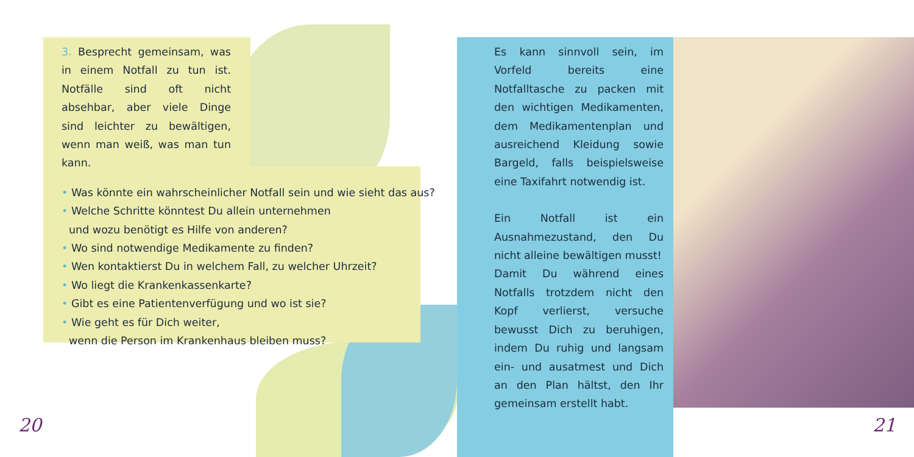3. Besprecht gemeinsam, was in einem Notfall zu tun ist. Notfälle sind oft nicht absehbar, aber viele Dinge sind leichter zu bewältigen, wenn man weiß, was man tun kann.
• Was könnte ein wahrscheinlicher Notfall sein und wie sieht das aus?
• Welche Schritte könntest Du allein unternehmen
und wozu benötigt es Hilfe von anderen?
• Wo sind notwendige Medikamente zu finden?
• Wen kontaktierst Du in welchem Fall, zu welcher Uhrzeit?
• Wo liegt die Krankenkassenkarte?
• Gibt es eine Patientenverfügung und wo ist sie?
• Wie geht es für Dich weiter,
wenn die Person im Krankenhaus bleiben muss?
Es kann sinnvoll sein, im Vorfeld bereits eine Notfalltasche zu packen mit den wichtigen Medikamenten, dem Medikamentenplan und ausreichend Kleidung sowie Bargeld, falls beispielsweise eine Taxifahrt notwendig ist.
Ein Notfall ist ein Ausnahmezustand, den Du nicht alleine bewältigen musst!
Damit Du während eines Notfalls trotzdem nicht den Kopf verlierst, versuche bewusst Dich zu beruhigen, indem Du ruhig und langsam ein- und ausatmest und Dich an den Plan hältst, den Ihr gemeinsam erstellt habt.
20 21